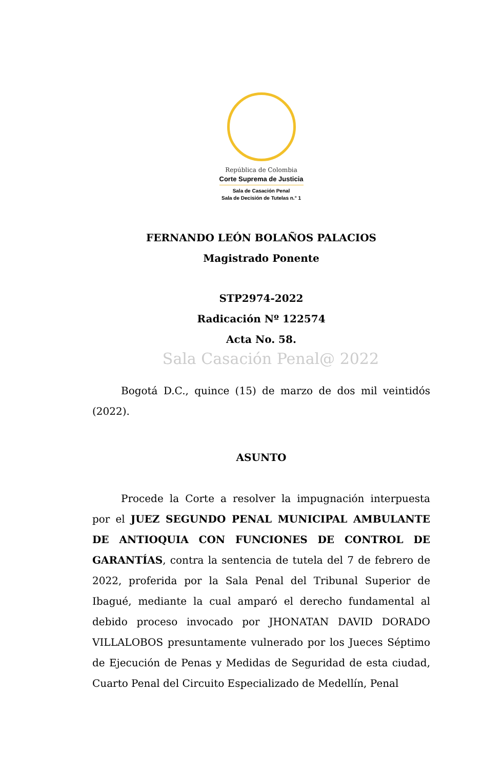República de Colombia
Corte Suprema de Justicia
Sala de Casación Penal
Sala de Decisión de Tutelas n.° 1
FERNANDO LEÓN BOLAÑOS PALACIOS
Magistrado Ponente
STP2974-2022
Radicación Nº 122574
Acta No. 58.
Sala Casación Penal@ 2022
Bogotá D.C., quince (15) de marzo de dos mil veintidós (2022).
ASUNTO
Procede la Corte a resolver la impugnación interpuesta por el JUEZ SEGUNDO PENAL MUNICIPAL AMBULANTE DE ANTIOQUIA CON FUNCIONES DE CONTROL DE GARANTÍAS, contra la sentencia de tutela del 7 de febrero de 2022, proferida por la Sala Penal del Tribunal Superior de Ibagué, mediante la cual amparó el derecho fundamental al debido proceso invocado por JHONATAN DAVID DORADO VILLALOBOS presuntamente vulnerado por los Jueces Séptimo de Ejecución de Penas y Medidas de Seguridad de esta ciudad, Cuarto Penal del Circuito Especializado de Medellín, Penal